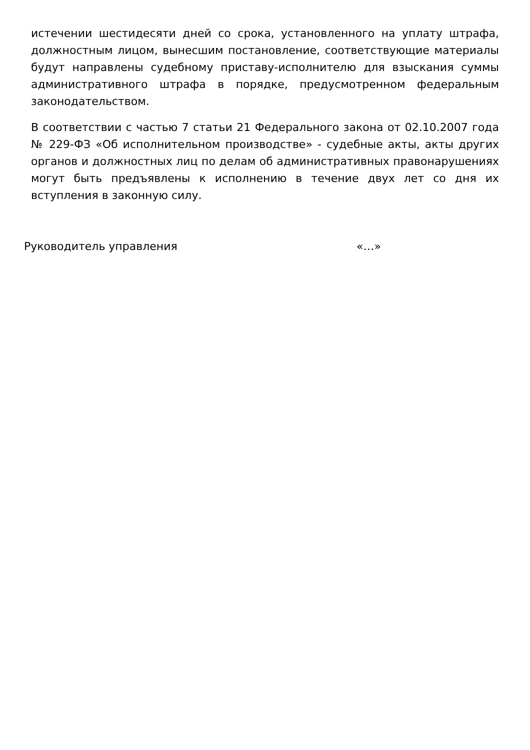истечении шестидесяти дней со срока, установленного на уплату штрафа, должностным лицом, вынесшим постановление, соответствующие материалы будут направлены судебному приставу-исполнителю для взыскания суммы административного штрафа в порядке, предусмотренном федеральным законодательством.
В соответствии с частью 7 статьи 21 Федерального закона от 02.10.2007 года № 229-ФЗ «Об исполнительном производстве» - судебные акты, акты других органов и должностных лиц по делам об административных правонарушениях могут быть предъявлены к исполнению в течение двух лет со дня их вступления в законную силу.
Руководитель управления «…»